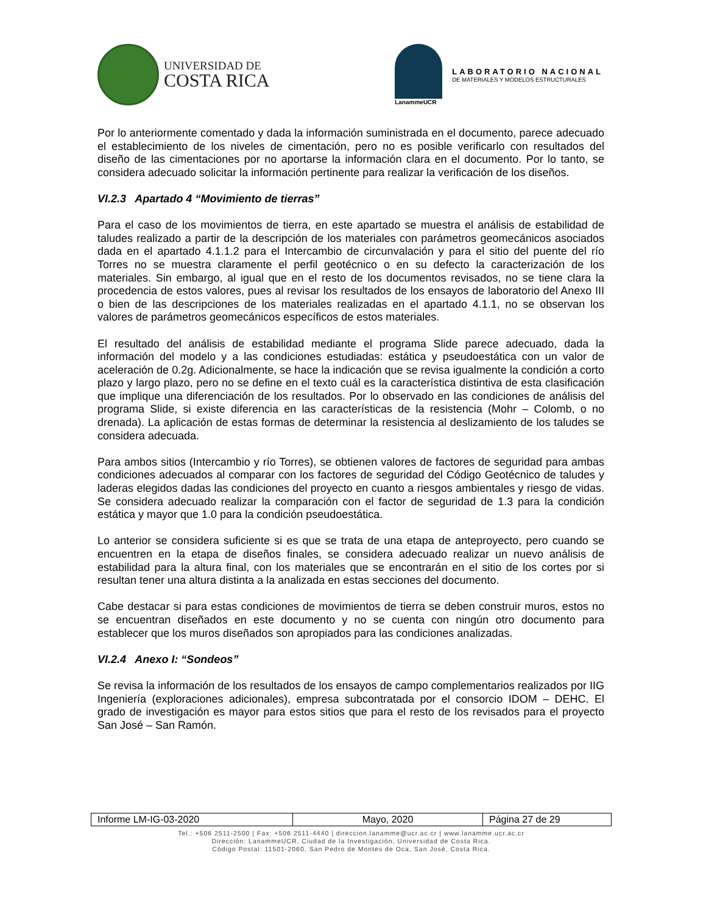UNIVERSIDAD DE
COSTA RICA
LanammeUCR
LABORATORIO NACIONAL
DE MATERIALES Y MODELOS ESTRUCTURALES
Por lo anteriormente comentado y dada la información suministrada en el documento, parece adecuado el establecimiento de los niveles de cimentación, pero no es posible verificarlo con resultados del diseño de las cimentaciones por no aportarse la información clara en el documento. Por lo tanto, se considera adecuado solicitar la información pertinente para realizar la verificación de los diseños.
VI.2.3 Apartado 4 “Movimiento de tierras”
Para el caso de los movimientos de tierra, en este apartado se muestra el análisis de estabilidad de taludes realizado a partir de la descripción de los materiales con parámetros geomecánicos asociados dada en el apartado 4.1.1.2 para el Intercambio de circunvalación y para el sitio del puente del río Torres no se muestra claramente el perfil geotécnico o en su defecto la caracterización de los materiales. Sin embargo, al igual que en el resto de los documentos revisados, no se tiene clara la procedencia de estos valores, pues al revisar los resultados de los ensayos de laboratorio del Anexo III o bien de las descripciones de los materiales realizadas en el apartado 4.1.1, no se observan los valores de parámetros geomecánicos específicos de estos materiales.
El resultado del análisis de estabilidad mediante el programa Slide parece adecuado, dada la información del modelo y a las condiciones estudiadas: estática y pseudoestática con un valor de aceleración de 0.2g. Adicionalmente, se hace la indicación que se revisa igualmente la condición a corto plazo y largo plazo, pero no se define en el texto cuál es la característica distintiva de esta clasificación que implique una diferenciación de los resultados. Por lo observado en las condiciones de análisis del programa Slide, si existe diferencia en las características de la resistencia (Mohr – Colomb, o no drenada). La aplicación de estas formas de determinar la resistencia al deslizamiento de los taludes se considera adecuada.
Para ambos sitios (Intercambio y río Torres), se obtienen valores de factores de seguridad para ambas condiciones adecuados al comparar con los factores de seguridad del Código Geotécnico de taludes y laderas elegidos dadas las condiciones del proyecto en cuanto a riesgos ambientales y riesgo de vidas. Se considera adecuado realizar la comparación con el factor de seguridad de 1.3 para la condición estática y mayor que 1.0 para la condición pseudoestática.
Lo anterior se considera suficiente si es que se trata de una etapa de anteproyecto, pero cuando se encuentren en la etapa de diseños finales, se considera adecuado realizar un nuevo análisis de estabilidad para la altura final, con los materiales que se encontrarán en el sitio de los cortes por si resultan tener una altura distinta a la analizada en estas secciones del documento.
Cabe destacar si para estas condiciones de movimientos de tierra se deben construir muros, estos no se encuentran diseñados en este documento y no se cuenta con ningún otro documento para establecer que los muros diseñados son apropiados para las condiciones analizadas.
VI.2.4 Anexo I: “Sondeos”
Se revisa la información de los resultados de los ensayos de campo complementarios realizados por IIG Ingeniería (exploraciones adicionales), empresa subcontratada por el consorcio IDOM – DEHC. El grado de investigación es mayor para estos sitios que para el resto de los revisados para el proyecto San José – San Ramón.
| Informe LM-IG-03-2020 | Mayo, 2020 | Página 27 de 29 |
Tel.: +506 2511-2500 | Fax: +506 2511-4440 | direccion.lanamme@ucr.ac.cr | www.lanamme.ucr.ac.cr
Dirección: LanammeUCR, Ciudad de la Investigación, Universidad de Costa Rica.
Código Postal: 11501-2060, San Pedro de Montes de Oca, San José, Costa Rica.